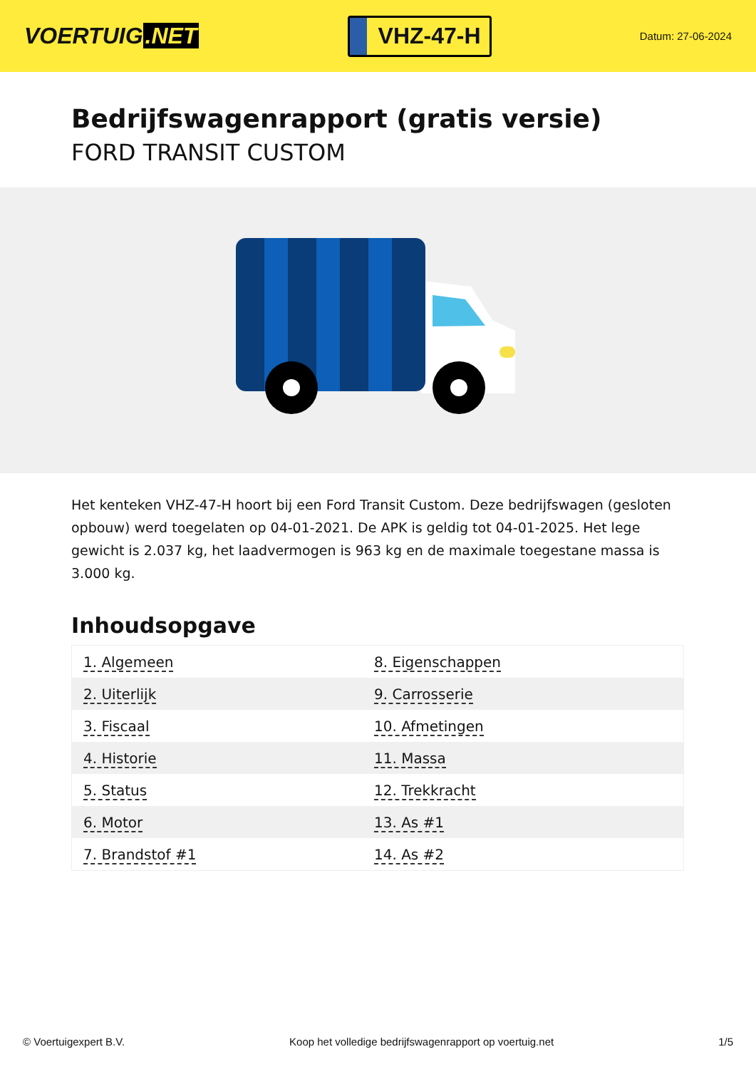VOERTUIG.NET
VHZ-47-H
Datum: 27-06-2024
Bedrijfswagenrapport (gratis versie)
FORD TRANSIT CUSTOM
Het kenteken VHZ-47-H hoort bij een Ford Transit Custom. Deze bedrijfswagen (gesloten opbouw) werd toegelaten op 04-01-2021. De APK is geldig tot 04-01-2025. Het lege gewicht is 2.037 kg, het laadvermogen is 963 kg en de maximale toegestane massa is 3.000 kg.
Inhoudsopgave
| 1. Algemeen | 8. Eigenschappen |
| 2. Uiterlijk | 9. Carrosserie |
| 3. Fiscaal | 10. Afmetingen |
| 4. Historie | 11. Massa |
| 5. Status | 12. Trekkracht |
| 6. Motor | 13. As #1 |
| 7. Brandstof #1 | 14. As #2 |
© Voertuigexpert B.V. Koop het volledige bedrijfswagenrapport op voertuig.net
1/5